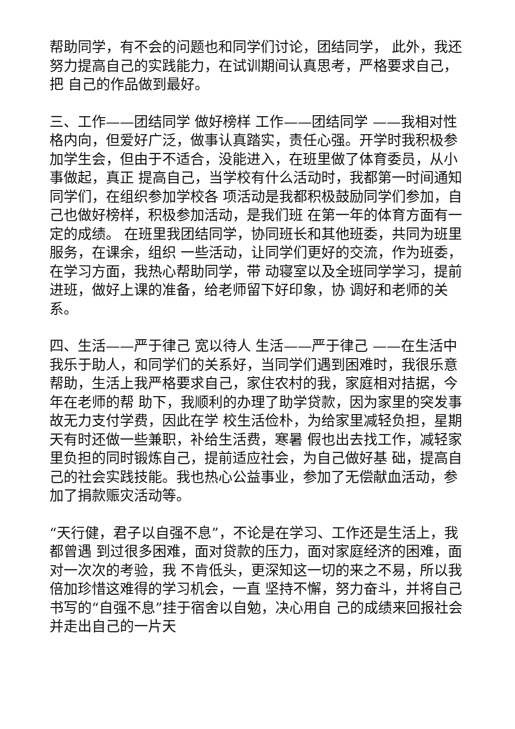帮助同学，有不会的问题也和同学们讨论，团结同学， 此外，我还努力提高自己的实践能力，在试训期间认真思考，严格要求自己，把 自己的作品做到最好。
三、工作——团结同学 做好榜样 工作——团结同学 ——我相对性格内向，但爱好广泛，做事认真踏实，责任心强。开学时我积极参 加学生会，但由于不适合，没能进入，在班里做了体育委员，从小事做起，真正 提高自己，当学校有什么活动时，我都第一时间通知同学们，在组织参加学校各 项活动是我都积极鼓励同学们参加，自己也做好榜样，积极参加活动，是我们班 在第一年的体育方面有一定的成绩。 在班里我团结同学，协同班长和其他班委，共同为班里服务，在课余，组织 一些活动，让同学们更好的交流，作为班委，在学习方面，我热心帮助同学，带 动寝室以及全班同学学习，提前进班，做好上课的准备，给老师留下好印象，协 调好和老师的关系。
四、生活——严于律己 宽以待人 生活——严于律己 ——在生活中我乐于助人，和同学们的关系好，当同学们遇到困难时，我很乐意 帮助，生活上我严格要求自己，家住农村的我，家庭相对拮据，今年在老师的帮 助下，我顺利的办理了助学贷款，因为家里的突发事故无力支付学费，因此在学 校生活俭朴，为给家里减轻负担，星期天有时还做一些兼职，补给生活费，寒暑 假也出去找工作，减轻家里负担的同时锻炼自己，提前适应社会，为自己做好基 础，提高自己的社会实践技能。我也热心公益事业，参加了无偿献血活动，参加了捐款赈灾活动等。
“天行健，君子以自强不息”，不论是在学习、工作还是生活上，我都曾遇 到过很多困难，面对贷款的压力，面对家庭经济的困难，面对一次次的考验，我 不肯低头，更深知这一切的来之不易，所以我倍加珍惜这难得的学习机会，一直 坚持不懈，努力奋斗，并将自己书写的“自强不息”挂于宿舍以自勉，决心用自 己的成绩来回报社会并走出自己的一片天